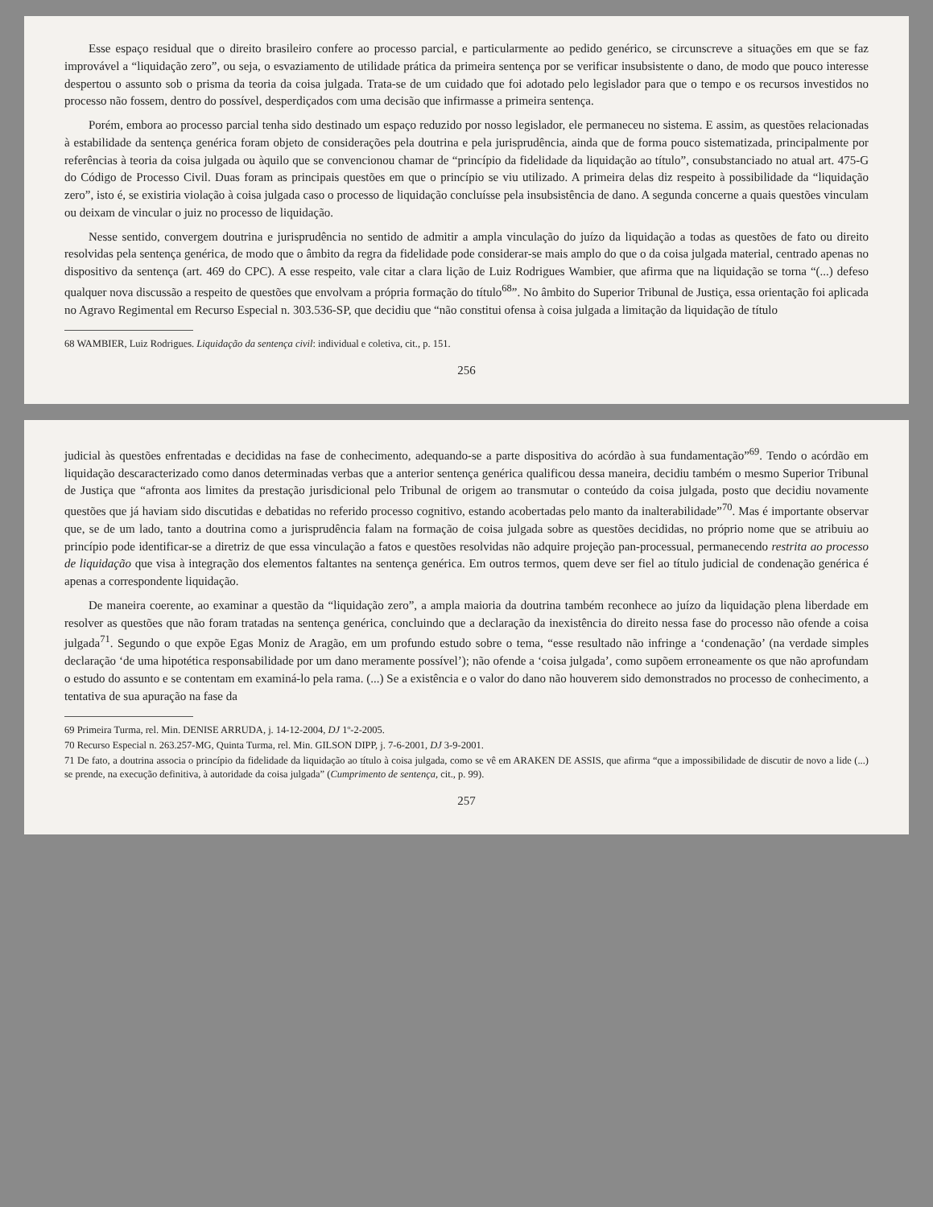Esse espaço residual que o direito brasileiro confere ao processo parcial, e particularmente ao pedido genérico, se circunscreve a situações em que se faz improvável a “liquidação zero”, ou seja, o esvaziamento de utilidade prática da primeira sentença por se verificar insubsistente o dano, de modo que pouco interesse despertou o assunto sob o prisma da teoria da coisa julgada. Trata-se de um cuidado que foi adotado pelo legislador para que o tempo e os recursos investidos no processo não fossem, dentro do possível, desperdiçados com uma decisão que infirmasse a primeira sentença.
Porém, embora ao processo parcial tenha sido destinado um espaço reduzido por nosso legislador, ele permaneceu no sistema. E assim, as questões relacionadas à estabilidade da sentença genérica foram objeto de considerações pela doutrina e pela jurisprudência, ainda que de forma pouco sistematizada, principalmente por referências à teoria da coisa julgada ou àquilo que se convencionou chamar de “princípio da fidelidade da liquidação ao título”, consubstanciado no atual art. 475-G do Código de Processo Civil. Duas foram as principais questões em que o princípio se viu utilizado. A primeira delas diz respeito à possibilidade da “liquidação zero”, isto é, se existiria violação à coisa julgada caso o processo de liquidação concluísse pela insubsistência de dano. A segunda concerne a quais questões vinculam ou deixam de vincular o juiz no processo de liquidação.
Nesse sentido, convergem doutrina e jurisprudência no sentido de admitir a ampla vinculação do juízo da liquidação a todas as questões de fato ou direito resolvidas pela sentença genérica, de modo que o âmbito da regra da fidelidade pode considerar-se mais amplo do que o da coisa julgada material, centrado apenas no dispositivo da sentença (art. 469 do CPC). A esse respeito, vale citar a clara lição de Luiz Rodrigues Wambier, que afirma que na liquidação se torna “(...) defeso qualquer nova discussão a respeito de questões que envolvam a própria formação do título<sup>68</sup>”. No âmbito do Superior Tribunal de Justiça, essa orientação foi aplicada no Agravo Regimental em Recurso Especial n. 303.536-SP, que decidiu que “não constitui ofensa à coisa julgada a limitação da liquidação de título
68 WAMBIER, Luiz Rodrigues. Liquidação da sentença civil: individual e coletiva, cit., p. 151.
256
judicial às questões enfrentadas e decididas na fase de conhecimento, adequando-se a parte dispositiva do acórdão à sua fundamentação”<sup>69</sup>. Tendo o acórdão em liquidação descaracterizado como danos determinadas verbas que a anterior sentença genérica qualificou dessa maneira, decidiu também o mesmo Superior Tribunal de Justiça que “afronta aos limites da prestação jurisdicional pelo Tribunal de origem ao transmutar o conteúdo da coisa julgada, posto que decidiu novamente questões que já haviam sido discutidas e debatidas no referido processo cognitivo, estando acobertadas pelo manto da inalterabilidade”<sup>70</sup>. Mas é importante observar que, se de um lado, tanto a doutrina como a jurisprudência falam na formação de coisa julgada sobre as questões decididas, no próprio nome que se atribuiu ao princípio pode identificar-se a diretriz de que essa vinculação a fatos e questões resolvidas não adquire projeção pan-processual, permanecendo restrita ao processo de liquidação que visa à integração dos elementos faltantes na sentença genérica. Em outros termos, quem deve ser fiel ao título judicial de condenação genérica é apenas a correspondente liquidação.
De maneira coerente, ao examinar a questão da “liquidação zero”, a ampla maioria da doutrina também reconhece ao juízo da liquidação plena liberdade em resolver as questões que não foram tratadas na sentença genérica, concluindo que a declaração da inexistência do direito nessa fase do processo não ofende a coisa julgada<sup>71</sup>. Segundo o que expõe Egas Moniz de Aragão, em um profundo estudo sobre o tema, “esse resultado não infringe a ‘condenação’ (na verdade simples declaração ‘de uma hipotética responsabilidade por um dano meramente possível’); não ofende a ‘coisa julgada’, como supõem erroneamente os que não aprofundam o estudo do assunto e se contentam em examiná-lo pela rama. (...) Se a existência e o valor do dano não houverem sido demonstrados no processo de conhecimento, a tentativa de sua apuração na fase da
69 Primeira Turma, rel. Min. DENISE ARRUDA, j. 14-12-2004, DJ 1º-2-2005.
70 Recurso Especial n. 263.257-MG, Quinta Turma, rel. Min. GILSON DIPP, j. 7-6-2001, DJ 3-9-2001.
71 De fato, a doutrina associa o princípio da fidelidade da liquidação ao título à coisa julgada, como se vê em ARAKEN DE ASSIS, que afirma “que a impossibilidade de discutir de novo a lide (...) se prende, na execução definitiva, à autoridade da coisa julgada” (Cumprimento de sentença, cit., p. 99).
257